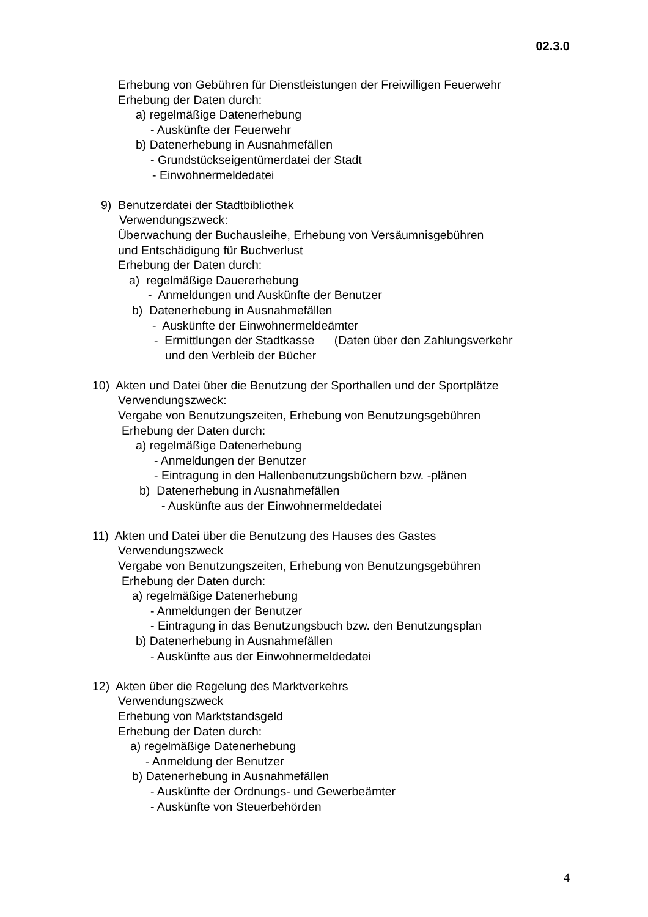02.3.0
Erhebung von Gebühren für Dienstleistungen der Freiwilligen Feuerwehr
Erhebung der Daten durch:
a) regelmäßige Datenerhebung
- Auskünfte der Feuerwehr
b) Datenerhebung in Ausnahmefällen
- Grundstückseigentümerdatei der Stadt
- Einwohnermeldedatei
9) Benutzerdatei der Stadtbibliothek
Verwendungszweck:
Überwachung der Buchausleihe, Erhebung von Versäumnisgebühren
und Entschädigung für Buchverlust
Erhebung der Daten durch:
a) regelmäßige Dauererhebung
- Anmeldungen und Auskünfte der Benutzer
b) Datenerhebung in Ausnahmefällen
- Auskünfte der Einwohnermeldeämter
- Ermittlungen der Stadtkasse (Daten über den Zahlungsverkehr
und den Verbleib der Bücher
10) Akten und Datei über die Benutzung der Sporthallen und der Sportplätze
Verwendungszweck:
Vergabe von Benutzungszeiten, Erhebung von Benutzungsgebühren
Erhebung der Daten durch:
a) regelmäßige Datenerhebung
- Anmeldungen der Benutzer
- Eintragung in den Hallenbenutzungsbüchern bzw. -plänen
b) Datenerhebung in Ausnahmefällen
- Auskünfte aus der Einwohnermeldedatei
11) Akten und Datei über die Benutzung des Hauses des Gastes
Verwendungszweck
Vergabe von Benutzungszeiten, Erhebung von Benutzungsgebühren
Erhebung der Daten durch:
a) regelmäßige Datenerhebung
- Anmeldungen der Benutzer
- Eintragung in das Benutzungsbuch bzw. den Benutzungsplan
b) Datenerhebung in Ausnahmefällen
- Auskünfte aus der Einwohnermeldedatei
12) Akten über die Regelung des Marktverkehrs
Verwendungszweck
Erhebung von Marktstandsgeld
Erhebung der Daten durch:
a) regelmäßige Datenerhebung
- Anmeldung der Benutzer
b) Datenerhebung in Ausnahmefällen
- Auskünfte der Ordnungs- und Gewerbeämter
- Auskünfte von Steuerbehörden
4